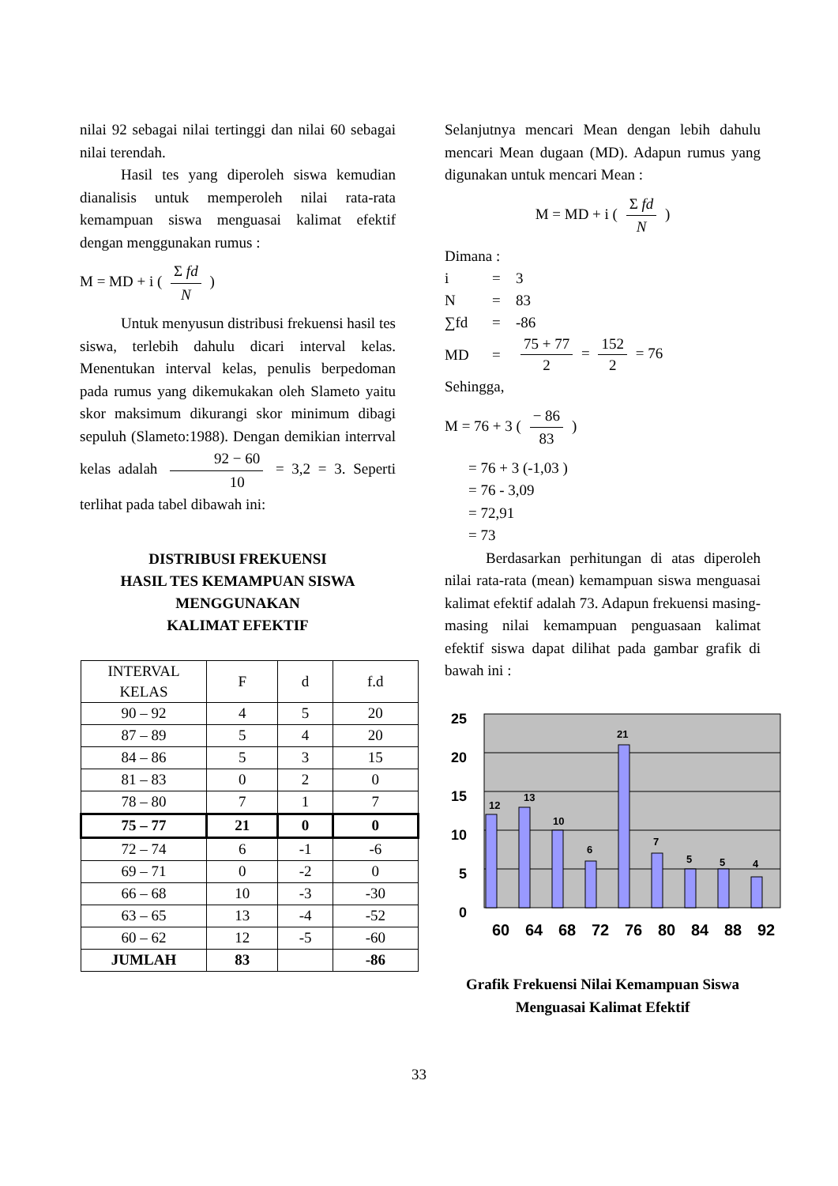nilai 92 sebagai nilai tertinggi dan nilai 60 sebagai nilai terendah.
Hasil tes yang diperoleh siswa kemudian dianalisis untuk memperoleh nilai rata-rata kemampuan siswa menguasai kalimat efektif dengan menggunakan rumus :
M = MD + i ( Σ fd N )
Untuk menyusun distribusi frekuensi hasil tes siswa, terlebih dahulu dicari interval kelas. Menentukan interval kelas, penulis berpedoman pada rumus yang dikemukakan oleh Slameto yaitu skor maksimum dikurangi skor minimum dibagi sepuluh (Slameto:1988). Dengan demikian interrval kelas adalah 92 − 60 10 = 3,2 = 3. Seperti terlihat pada tabel dibawah ini:
DISTRIBUSI FREKUENSI
HASIL TES KEMAMPUAN SISWA
MENGGUNAKAN
KALIMAT EFEKTIF
| INTERVAL KELAS | F | d | f.d |
| 90 – 92 | 4 | 5 | 20 |
| 87 – 89 | 5 | 4 | 20 |
| 84 – 86 | 5 | 3 | 15 |
| 81 – 83 | 0 | 2 | 0 |
| 78 – 80 | 7 | 1 | 7 |
| 75 – 77 | 21 | 0 | 0 |
| 72 – 74 | 6 | -1 | -6 |
| 69 – 71 | 0 | -2 | 0 |
| 66 – 68 | 10 | -3 | -30 |
| 63 – 65 | 13 | -4 | -52 |
| 60 – 62 | 12 | -5 | -60 |
| JUMLAH | 83 | | -86 |
Selanjutnya mencari Mean dengan lebih dahulu mencari Mean dugaan (MD). Adapun rumus yang digunakan untuk mencari Mean :
M = MD + i ( Σ fd N )
Dimana :
| i | = | 3 |
| N | = | 83 |
| ∑fd | = | -86 |
| MD | = | 75 + 77 2 = 152 2 = 76 |
Sehingga,
M = 76 + 3 ( − 86 83 )
= 76 + 3 (-1,03 )
= 76 - 3,09
= 72,91
= 73
Berdasarkan perhitungan di atas diperoleh nilai rata-rata (mean) kemampuan siswa menguasai kalimat efektif adalah 73. Adapun frekuensi masing-masing nilai kemampuan penguasaan kalimat efektif siswa dapat dilihat pada gambar grafik di bawah ini :
25
20
15
10
5
0
12
13
10
6
21
7
5
5
4
60
64
68
72
76
80
84
88
92
Grafik Frekuensi Nilai Kemampuan Siswa
Menguasai Kalimat Efektif
33